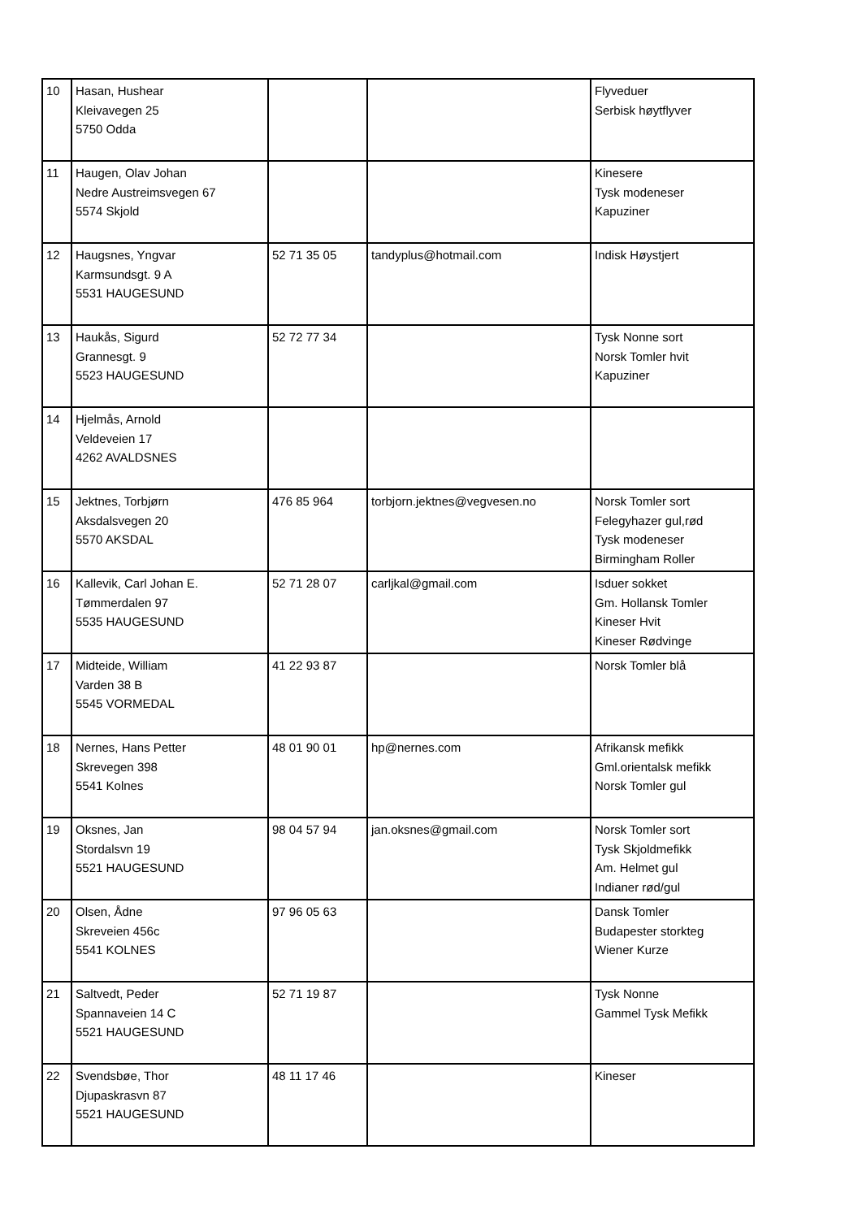| 10 | Hasan, Hushear Kleivavegen 25 5750 Odda | | | Flyveduer Serbisk høytflyver |
| 11 | Haugen, Olav Johan Nedre Austreimsvegen 67 5574 Skjold | | | Kinesere Tysk modeneser Kapuziner |
| 12 | Haugsnes, Yngvar Karmsundsgt. 9 A 5531 HAUGESUND | 52 71 35 05 | tandyplus@hotmail.com | Indisk Høystjert |
| 13 | Haukås, Sigurd Grannesgt. 9 5523 HAUGESUND | 52 72 77 34 | | Tysk Nonne sort Norsk Tomler hvit Kapuziner |
| 14 | Hjelmås, Arnold Veldeveien 17 4262 AVALDSNES | | | |
| 15 | Jektnes, Torbjørn Aksdalsvegen 20 5570 AKSDAL | 476 85 964 | torbjorn.jektnes@vegvesen.no | Norsk Tomler sort Felegyhazer gul,rød Tysk modeneser Birmingham Roller |
| 16 | Kallevik, Carl Johan E. Tømmerdalen 97 5535 HAUGESUND | 52 71 28 07 | carljkal@gmail.com | Isduer sokket Gm. Hollansk Tomler Kineser Hvit Kineser Rødvinge |
| 17 | Midteide, William Varden 38 B 5545 VORMEDAL | 41 22 93 87 | | Norsk Tomler blå |
| 18 | Nernes, Hans Petter Skrevegen 398 5541 Kolnes | 48 01 90 01 | hp@nernes.com | Afrikansk mefikk Gml.orientalsk mefikk Norsk Tomler gul |
| 19 | Oksnes, Jan Stordalsvn 19 5521 HAUGESUND | 98 04 57 94 | jan.oksnes@gmail.com | Norsk Tomler sort Tysk Skjoldmefikk Am. Helmet gul Indianer rød/gul |
| 20 | Olsen, Ådne Skreveien 456c 5541 KOLNES | 97 96 05 63 | | Dansk Tomler Budapester storkteg Wiener Kurze |
| 21 | Saltvedt, Peder Spannaveien 14 C 5521 HAUGESUND | 52 71 19 87 | | Tysk Nonne Gammel Tysk Mefikk |
| 22 | Svendsbøe, Thor Djupaskrasvn 87 5521 HAUGESUND | 48 11 17 46 | | Kineser |